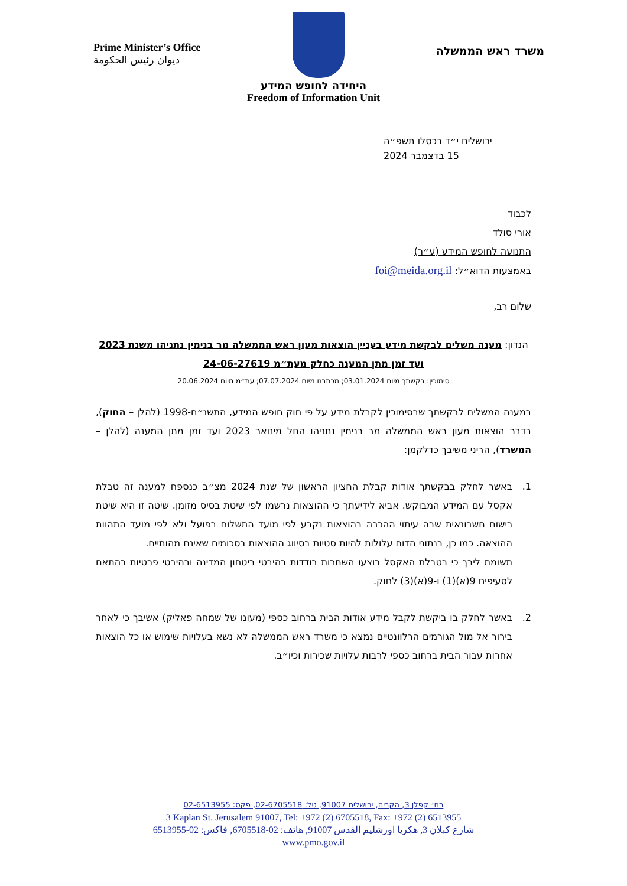Prime Minister’s Office
ديوان رئيس الحكومة
משרד ראש הממשלה
היחידה לחופש המידע
Freedom of Information Unit
ירושלים י״ד בכסלו תשפ״ה
15 בדצמבר 2024
לכבוד
אורי סולד
התנועה לחופש המידע (ע״ר)
באמצעות הדוא״ל: foi@meida.org.il
שלום רב,
הנדון: מענה משלים לבקשת מידע בעניין הוצאות מעון ראש הממשלה מר בנימין נתניהו משנת 2023 ועד זמן מתן המענה כחלק מעת״מ 24-06-27619
סימוכין: בקשתך מיום 03.01.2024; מכתבנו מיום 07.07.2024; עת״מ מיום 20.06.2024
במענה המשלים לבקשתך שבסימוכין לקבלת מידע על פי חוק חופש המידע, התשנ״ח-1998 (להלן – החוק), בדבר הוצאות מעון ראש הממשלה מר בנימין נתניהו החל מינואר 2023 ועד זמן מתן המענה (להלן – המשרד), הריני משיבך כדלקמן:
1. באשר לחלק בבקשתך אודות קבלת החציון הראשון של שנת 2024 מצ״ב כנספח למענה זה טבלת אקסל עם המידע המבוקש. אביא לידיעתך כי ההוצאות נרשמו לפי שיטת בסיס מזומן. שיטה זו היא שיטת רישום חשבונאית שבה עיתוי ההכרה בהוצאות נקבע לפי מועד התשלום בפועל ולא לפי מועד התהוות ההוצאה. כמו כן, בנתוני הדוח עלולות להיות סטיות בסיווג ההוצאות בסכומים שאינם מהותיים.
תשומת ליבך כי בטבלת האקסל בוצעו השחרות בודדות בהיבטי ביטחון המדינה ובהיבטי פרטיות בהתאם לסעיפים 9(א)(1) ו-9(א)(3) לחוק.
2. באשר לחלק בו ביקשת לקבל מידע אודות הבית ברחוב כספי (מעונו של שמחה פאליק) אשיבך כי לאחר בירור אל מול הגורמים הרלוונטיים נמצא כי משרד ראש הממשלה לא נשא בעלויות שימוש או כל הוצאות אחרות עבור הבית ברחוב כספי לרבות עלויות שכירות וכיו״ב.
רח׳ קפלן 3, הקריה, ירושלים 91007, טל: 02-6705518, פקס: 02-6513955
3 Kaplan St. Jerusalem 91007, Tel: +972 (2) 6705518, Fax: +972 (2) 6513955
شارع كبلان 3, هكريا اورشليم القدس 91007, هاتف: 02-6705518, فاكس: 02-6513955
www.pmo.gov.il